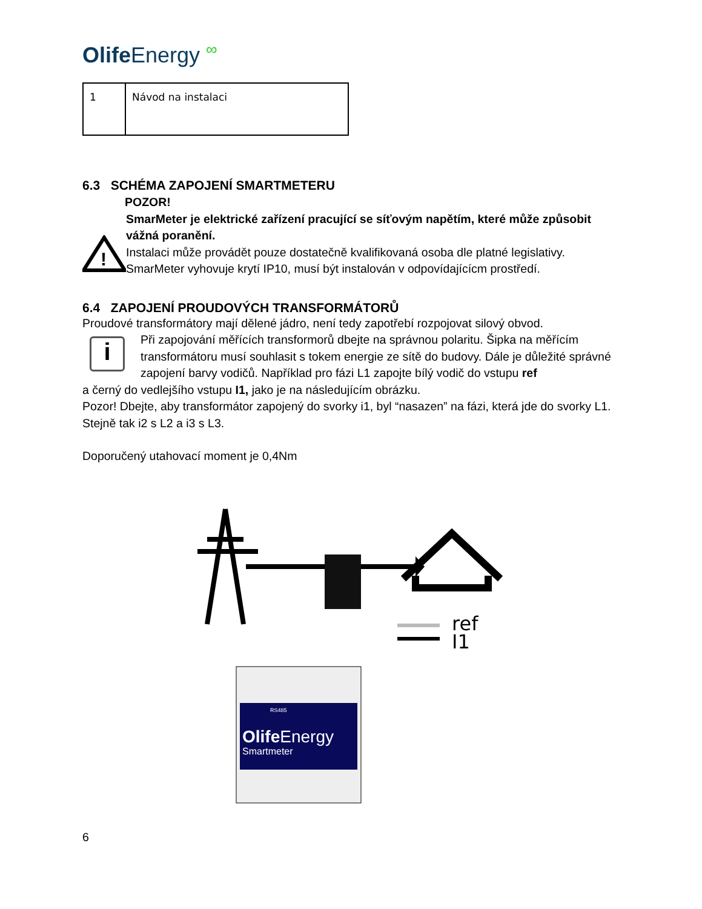Olife Energy ∞
| 1 | Návod na instalaci |
6.3 SCHÉMA ZAPOJENÍ SMARTMETERU
!
POZOR!
SmarMeter je elektrické zařízení pracující se síťovým napětím, které může způsobit vážná poranění.
Instalaci může provádět pouze dostatečně kvalifikovaná osoba dle platné legislativy. SmarMeter vyhovuje krytí IP10, musí být instalován v odpovídajícícm prostředí.
6.4 ZAPOJENÍ PROUDOVÝCH TRANSFORMÁTORŮ
Proudové transformátory mají dělené jádro, není tedy zapotřebí rozpojovat silový obvod.
i
Při zapojování měřících transformorů dbejte na správnou polaritu. Šipka na měřícím transformátoru musí souhlasit s tokem energie ze sítě do budovy. Dále je důležité správné zapojení barvy vodičů. Například pro fázi L1 zapojte bílý vodič do vstupu ref
a černý do vedlejšího vstupu I1, jako je na následujícím obrázku.
Pozor! Dbejte, aby transformátor zapojený do svorky i1, byl “nasazen” na fázi, která jde do svorky L1. Stejně tak i2 s L2 a i3 s L3.
Doporučený utahovací moment je 0,4Nm
ref
I1
RS485
OlifeEnergy
Smartmeter
6